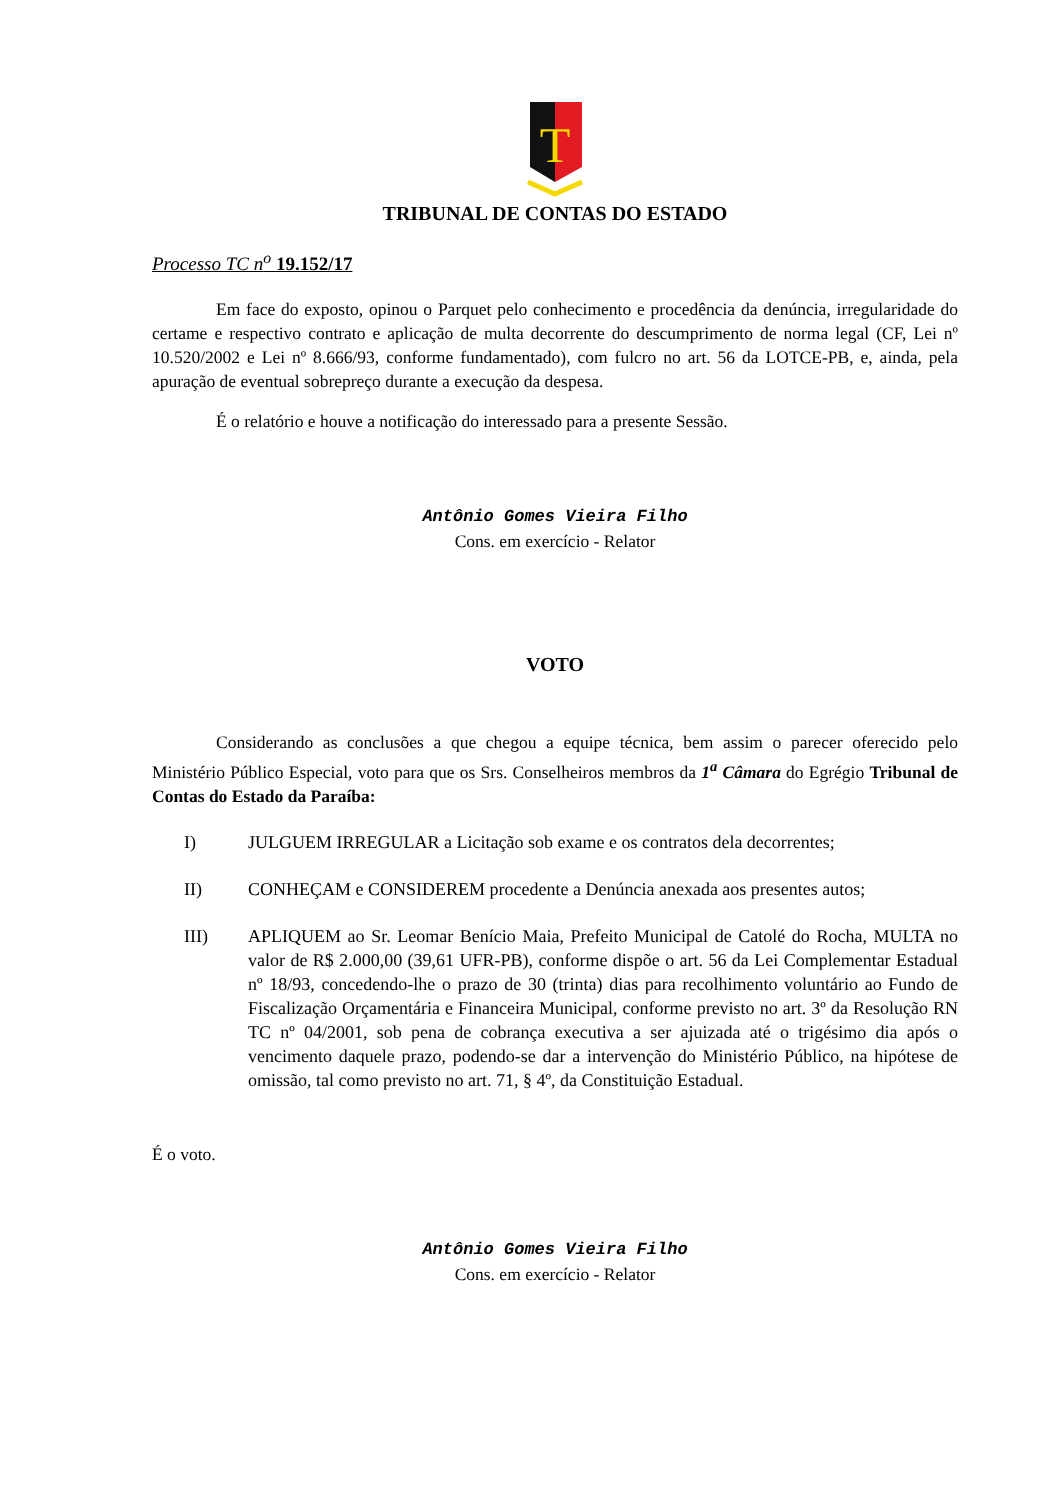T
TRIBUNAL DE CONTAS DO ESTADO
Processo TC n<sup>o</sup> 19.152/17
Em face do exposto, opinou o Parquet pelo conhecimento e procedência da denúncia, irregularidade do certame e respectivo contrato e aplicação de multa decorrente do descumprimento de norma legal (CF, Lei nº 10.520/2002 e Lei nº 8.666/93, conforme fundamentado), com fulcro no art. 56 da LOTCE-PB, e, ainda, pela apuração de eventual sobrepreço durante a execução da despesa.
É o relatório e houve a notificação do interessado para a presente Sessão.
Antônio Gomes Vieira Filho
Cons. em exercício - Relator
VOTO
Considerando as conclusões a que chegou a equipe técnica, bem assim o parecer oferecido pelo Ministério Público Especial, voto para que os Srs. Conselheiros membros da 1<sup>a</sup> Câmara do Egrégio Tribunal de Contas do Estado da Paraíba:
I)
JULGUEM IRREGULAR a Licitação sob exame e os contratos dela decorrentes;
II)
CONHEÇAM e CONSIDEREM procedente a Denúncia anexada aos presentes autos;
III)
APLIQUEM ao Sr. Leomar Benício Maia, Prefeito Municipal de Catolé do Rocha, MULTA no valor de R$ 2.000,00 (39,61 UFR-PB), conforme dispõe o art. 56 da Lei Complementar Estadual nº 18/93, concedendo-lhe o prazo de 30 (trinta) dias para recolhimento voluntário ao Fundo de Fiscalização Orçamentária e Financeira Municipal, conforme previsto no art. 3º da Resolução RN TC nº 04/2001, sob pena de cobrança executiva a ser ajuizada até o trigésimo dia após o vencimento daquele prazo, podendo-se dar a intervenção do Ministério Público, na hipótese de omissão, tal como previsto no art. 71, § 4º, da Constituição Estadual.
É o voto.
Antônio Gomes Vieira Filho
Cons. em exercício - Relator